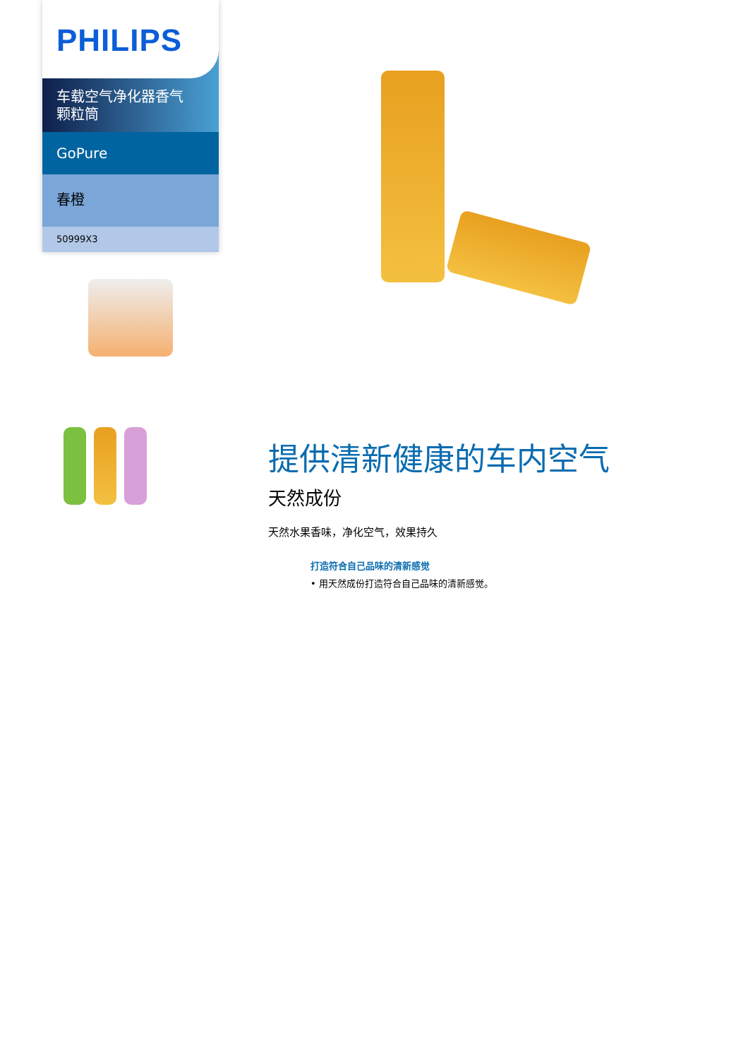PHILIPS
车载空气净化器香气
颗粒筒
GoPure
春橙
50999X3
提供清新健康的车内空气
天然成份
天然水果香味，净化空气，效果持久
打造符合自己品味的清新感觉
• 用天然成份打造符合自己品味的清新感觉。